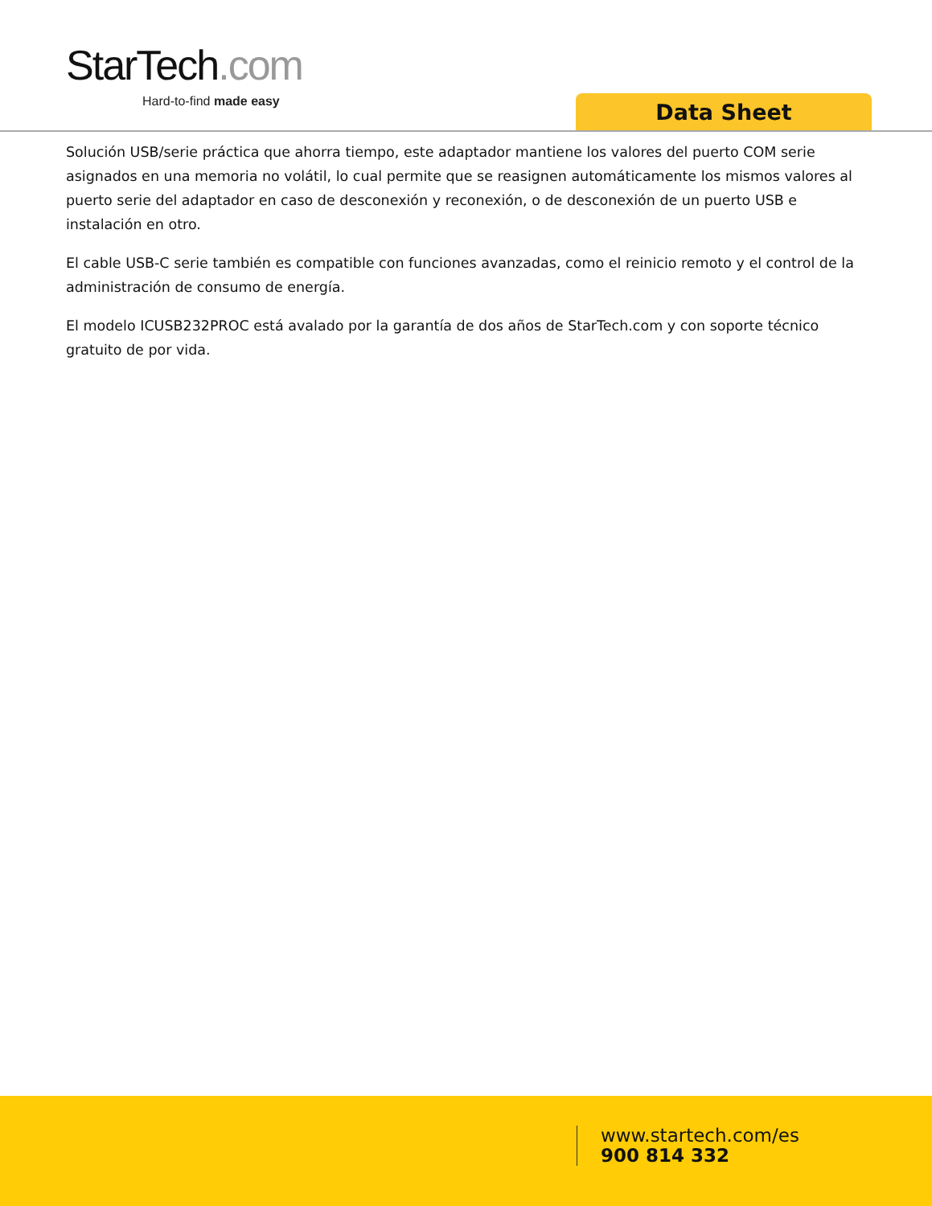StarTech.com
Hard-to-find made easy
Data Sheet
Solución USB/serie práctica que ahorra tiempo, este adaptador mantiene los valores del puerto COM serie asignados en una memoria no volátil, lo cual permite que se reasignen automáticamente los mismos valores al puerto serie del adaptador en caso de desconexión y reconexión, o de desconexión de un puerto USB e instalación en otro.
El cable USB-C serie también es compatible con funciones avanzadas, como el reinicio remoto y el control de la administración de consumo de energía.
El modelo ICUSB232PROC está avalado por la garantía de dos años de StarTech.com y con soporte técnico gratuito de por vida.
www.startech.com/es
900 814 332